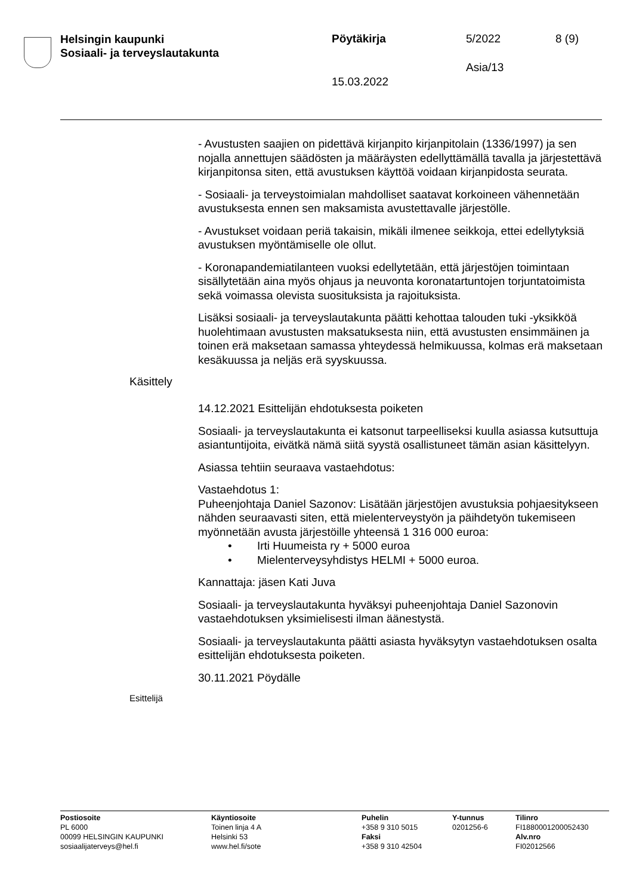Helsingin kaupunki
Sosiaali- ja terveyslautakunta
Pöytäkirja 5/2022 8 (9)
Asia/13
15.03.2022
- Avustusten saajien on pidettävä kirjanpito kirjanpitolain (1336/1997) ja sen nojalla annettujen säädösten ja määräysten edellyttämällä tavalla ja järjestettävä kirjanpitonsa siten, että avustuksen käyttöä voidaan kirjanpidosta seurata.
- Sosiaali- ja terveystoimialan mahdolliset saatavat korkoineen vähennetään avustuksesta ennen sen maksamista avustettavalle järjestölle.
- Avustukset voidaan periä takaisin, mikäli ilmenee seikkoja, ettei edellytyksiä avustuksen myöntämiselle ole ollut.
- Koronapandemiatilanteen vuoksi edellytetään, että järjestöjen toimintaan sisällytetään aina myös ohjaus ja neuvonta koronatartuntojen torjuntatoimista sekä voimassa olevista suosituksista ja rajoituksista.
Lisäksi sosiaali- ja terveyslautakunta päätti kehottaa talouden tuki -yksikköä huolehtimaan avustusten maksatuksesta niin, että avustusten ensimmäinen ja toinen erä maksetaan samassa yhteydessä helmikuussa, kolmas erä maksetaan kesäkuussa ja neljäs erä syyskuussa.
Käsittely
14.12.2021 Esittelijän ehdotuksesta poiketen
Sosiaali- ja terveyslautakunta ei katsonut tarpeelliseksi kuulla asiassa kutsuttuja asiantuntijoita, eivätkä nämä siitä syystä osallistuneet tämän asian käsittelyyn.
Asiassa tehtiin seuraava vastaehdotus:
Vastaehdotus 1:
Puheenjohtaja Daniel Sazonov: Lisätään järjestöjen avustuksia pohjaesitykseen nähden seuraavasti siten, että mielenterveystyön ja päihdetyön tukemiseen myönnetään avusta järjestöille yhteensä 1 316 000 euroa:
• Irti Huumeista ry + 5000 euroa
• Mielenterveysyhdistys HELMI + 5000 euroa.
Kannattaja: jäsen Kati Juva
Sosiaali- ja terveyslautakunta hyväksyi puheenjohtaja Daniel Sazonovin vastaehdotuksen yksimielisesti ilman äänestystä.
Sosiaali- ja terveyslautakunta päätti asiasta hyväksytyn vastaehdotuksen osalta esittelijän ehdotuksesta poiketen.
30.11.2021 Pöydälle
Esittelijä
Postiosoite
PL 6000
00099 HELSINGIN KAUPUNKI
sosiaalijaterveys@hel.fi
Käyntiosoite
Toinen linja 4 A
Helsinki 53
www.hel.fi/sote
Puhelin
+358 9 310 5015
Faksi
+358 9 310 42504
Y-tunnus
0201256-6
Tilinro
FI1880001200052430
Alv.nro
FI02012566